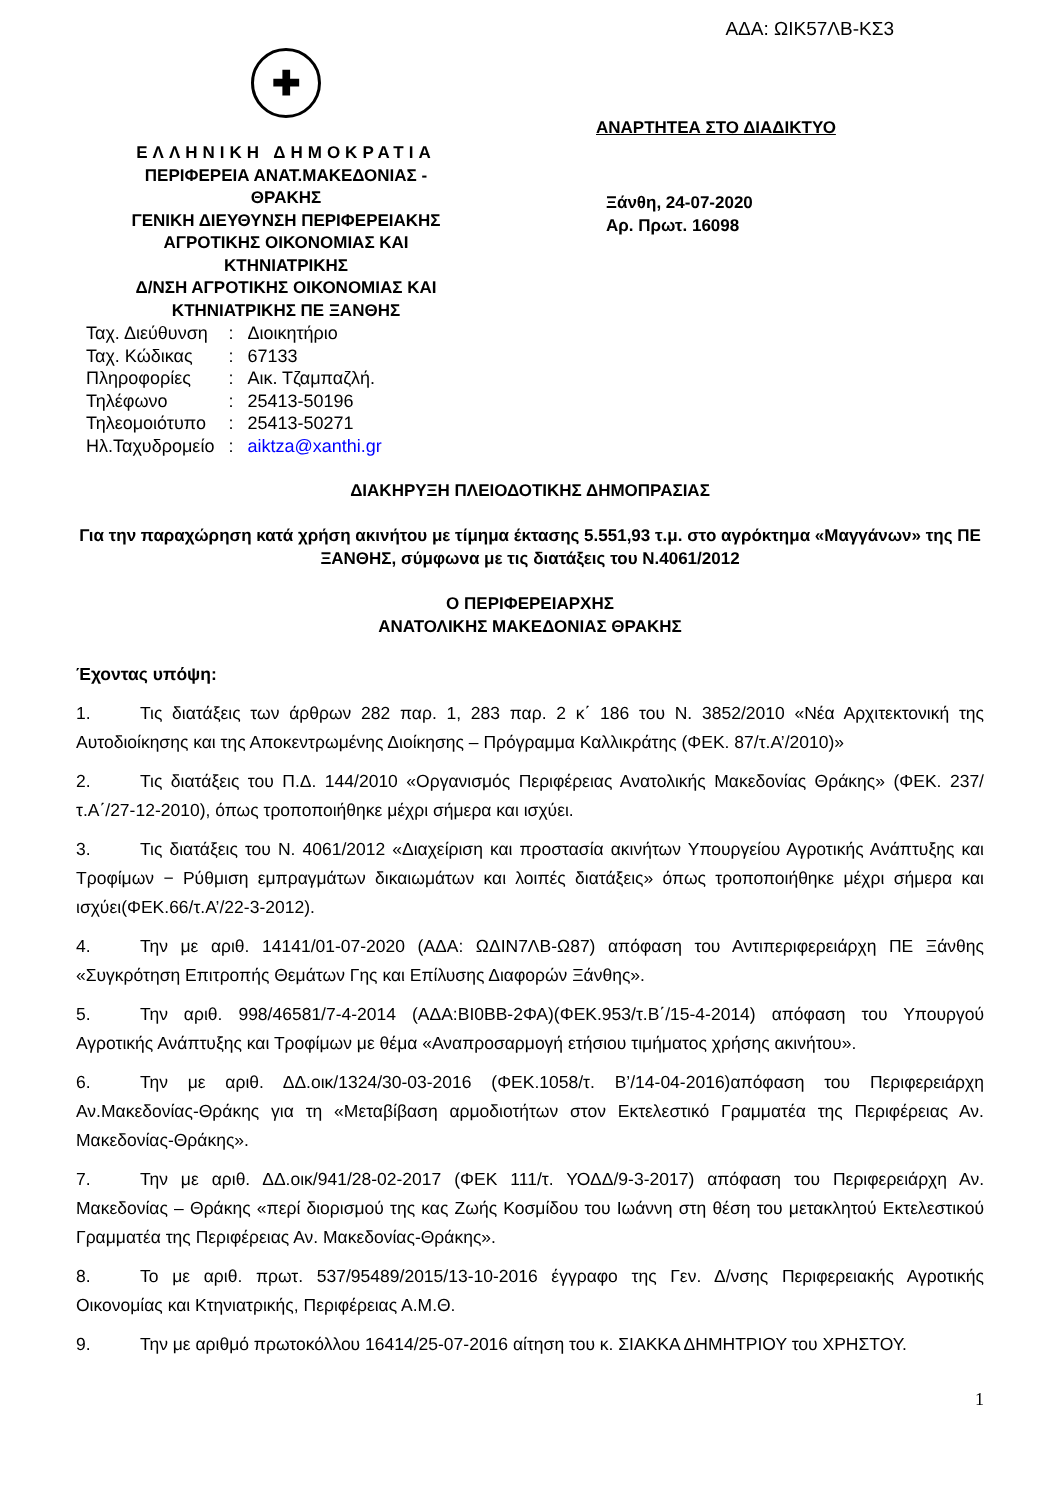ΑΔΑ: ΩΙΚ57ΛΒ-ΚΣ3
✚
ΕΛΛΗΝΙΚΗ ΔΗΜΟΚΡΑΤΙΑ
ΠΕΡΙΦΕΡΕΙΑ ΑΝΑΤ.ΜΑΚΕΔΟΝΙΑΣ -
ΘΡΑΚΗΣ
ΓΕΝΙΚΗ ΔΙΕΥΘΥΝΣΗ ΠΕΡΙΦΕΡΕΙΑΚΗΣ
ΑΓΡΟΤΙΚΗΣ ΟΙΚΟΝΟΜΙΑΣ ΚΑΙ
ΚΤΗΝΙΑΤΡΙΚΗΣ
Δ/ΝΣΗ ΑΓΡΟΤΙΚΗΣ ΟΙΚΟΝΟΜΙΑΣ ΚΑΙ
ΚΤΗΝΙΑΤΡΙΚΗΣ ΠΕ ΞΑΝΘΗΣ
ΑΝΑΡΤΗΤΕΑ ΣΤΟ ΔΙΑΔΙΚΤΥΟ
Ξάνθη, 24-07-2020
Αρ. Πρωτ. 16098
| Ταχ. Διεύθυνση | : | Διοικητήριο |
| Ταχ. Κώδικας | : | 67133 |
| Πληροφορίες | : | Αικ. Τζαμπαζλή. |
| Τηλέφωνο | : | 25413-50196 |
| Τηλεομοιότυπο | : | 25413-50271 |
| Ηλ.Ταχυδρομείο | : | aiktza@xanthi.gr |
ΔΙΑΚΗΡΥΞΗ ΠΛΕΙΟΔΟΤΙΚΗΣ ΔΗΜΟΠΡΑΣΙΑΣ
Για την παραχώρηση κατά χρήση ακινήτου με τίμημα έκτασης 5.551,93 τ.μ. στο αγρόκτημα «Μαγγάνων» της ΠΕ ΞΑΝΘΗΣ, σύμφωνα με τις διατάξεις του Ν.4061/2012
Ο ΠΕΡΙΦΕΡΕΙΑΡΧΗΣ
ΑΝΑΤΟΛΙΚΗΣ ΜΑΚΕΔΟΝΙΑΣ ΘΡΑΚΗΣ
Έχοντας υπόψη:
1. Τις διατάξεις των άρθρων 282 παρ. 1, 283 παρ. 2 κ΄ 186 του Ν. 3852/2010 «Νέα Αρχιτεκτονική της Αυτοδιοίκησης και της Αποκεντρωμένης Διοίκησης – Πρόγραμμα Καλλικράτης (ΦΕΚ. 87/τ.Α’/2010)»
2. Τις διατάξεις του Π.Δ. 144/2010 «Οργανισμός Περιφέρειας Ανατολικής Μακεδονίας Θράκης» (ΦΕΚ. 237/ τ.Α΄/27-12-2010), όπως τροποποιήθηκε μέχρι σήμερα και ισχύει.
3. Τις διατάξεις του Ν. 4061/2012 «Διαχείριση και προστασία ακινήτων Υπουργείου Αγροτικής Ανάπτυξης και Τροφίμων − Ρύθμιση εμπραγμάτων δικαιωμάτων και λοιπές διατάξεις» όπως τροποποιήθηκε μέχρι σήμερα και ισχύει(ΦΕΚ.66/τ.Α’/22-3-2012).
4. Την με αριθ. 14141/01-07-2020 (ΑΔΑ: ΩΔΙΝ7ΛΒ-Ω87) απόφαση του Αντιπεριφερειάρχη ΠΕ Ξάνθης «Συγκρότηση Επιτροπής Θεμάτων Γης και Επίλυσης Διαφορών Ξάνθης».
5. Την αριθ. 998/46581/7-4-2014 (ΑΔΑ:ΒΙ0ΒΒ-2ΦΑ)(ΦΕΚ.953/τ.Β΄/15-4-2014) απόφαση του Υπουργού Αγροτικής Ανάπτυξης και Τροφίμων με θέμα «Αναπροσαρμογή ετήσιου τιμήματος χρήσης ακινήτου».
6. Την με αριθ. ΔΔ.οικ/1324/30-03-2016 (ΦΕΚ.1058/τ. Β’/14-04-2016)απόφαση του Περιφερειάρχη Αν.Μακεδονίας-Θράκης για τη «Μεταβίβαση αρμοδιοτήτων στον Εκτελεστικό Γραμματέα της Περιφέρειας Αν. Μακεδονίας-Θράκης».
7. Την με αριθ. ΔΔ.οικ/941/28-02-2017 (ΦΕΚ 111/τ. ΥΟΔΔ/9-3-2017) απόφαση του Περιφερειάρχη Αν. Μακεδονίας – Θράκης «περί διορισμού της κας Ζωής Κοσμίδου του Ιωάννη στη θέση του μετακλητού Εκτελεστικού Γραμματέα της Περιφέρειας Αν. Μακεδονίας-Θράκης».
8. Το με αριθ. πρωτ. 537/95489/2015/13-10-2016 έγγραφο της Γεν. Δ/νσης Περιφερειακής Αγροτικής Οικονομίας και Κτηνιατρικής, Περιφέρειας Α.Μ.Θ.
9. Την με αριθμό πρωτοκόλλου 16414/25-07-2016 αίτηση του κ. ΣΙΑΚΚΑ ΔΗΜΗΤΡΙΟΥ του ΧΡΗΣΤΟΥ.
1